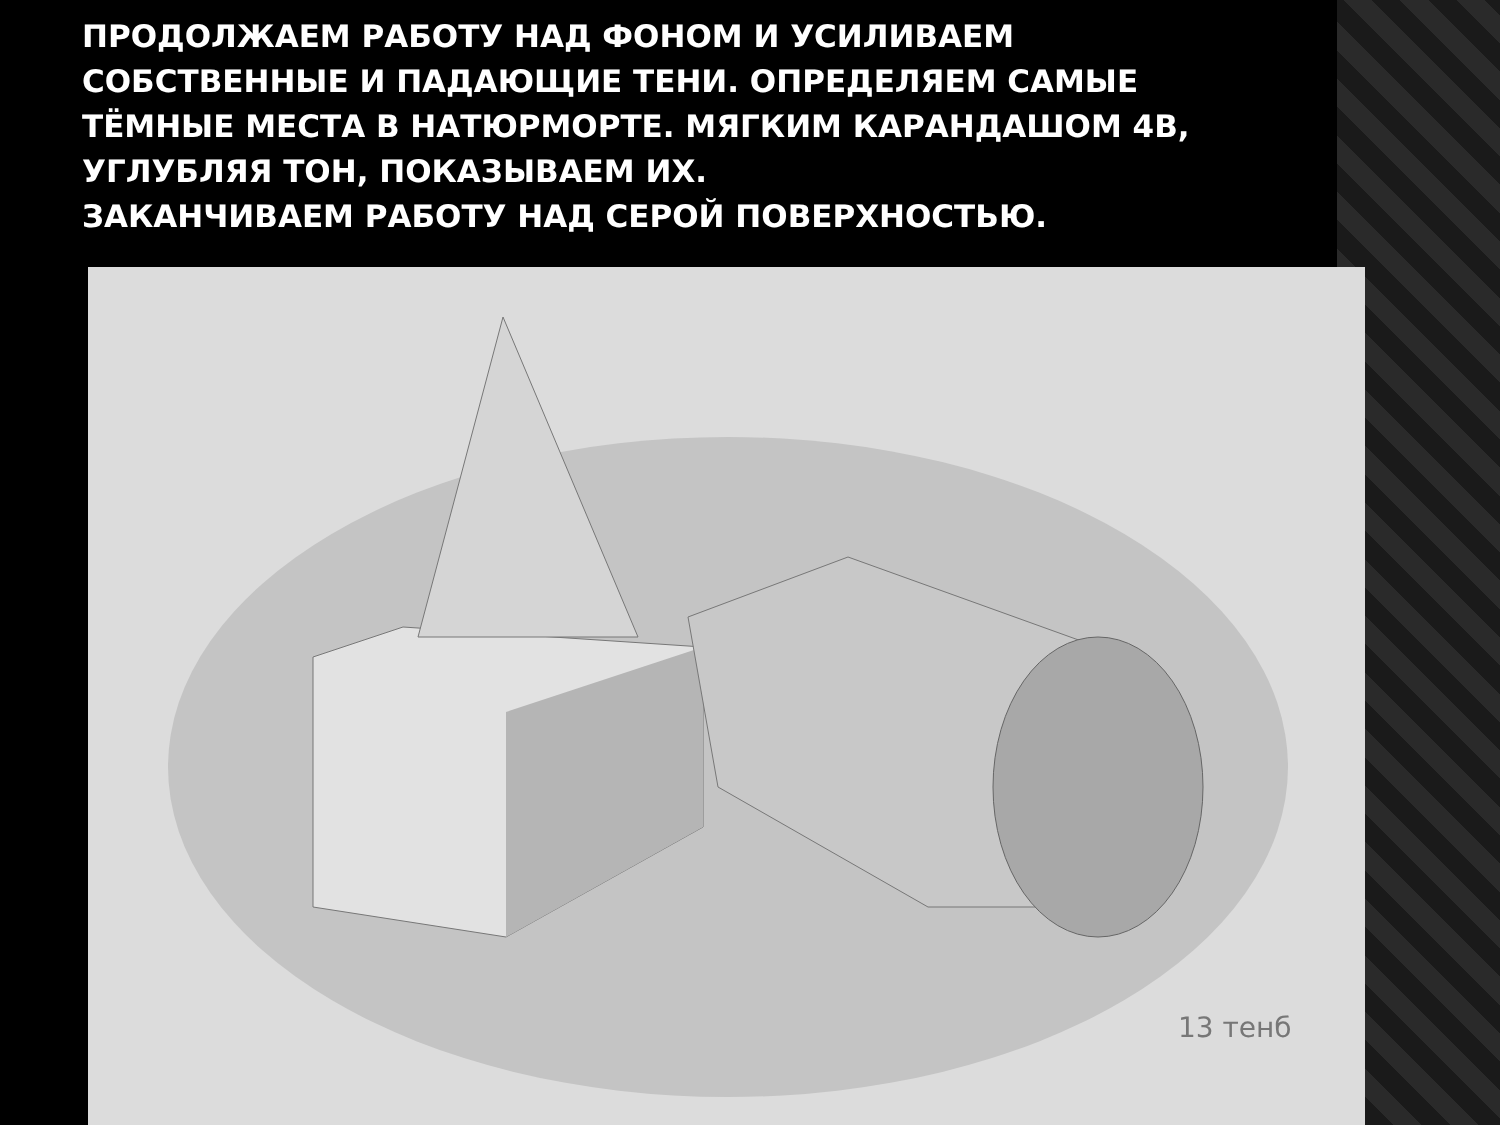ПРОДОЛЖАЕМ РАБОТУ НАД ФОНОМ И УСИЛИВАЕМ СОБСТВЕННЫЕ И ПАДАЮЩИЕ ТЕНИ. ОПРЕДЕЛЯЕМ САМЫЕ ТЁМНЫЕ МЕСТА В НАТЮРМОРТЕ. МЯГКИМ КАРАНДАШОМ 4B, УГЛУБЛЯЯ ТОН, ПОКАЗЫВАЕМ ИХ.
ЗАКАНЧИВАЕМ РАБОТУ НАД СЕРОЙ ПОВЕРХНОСТЬЮ.
13 тенб